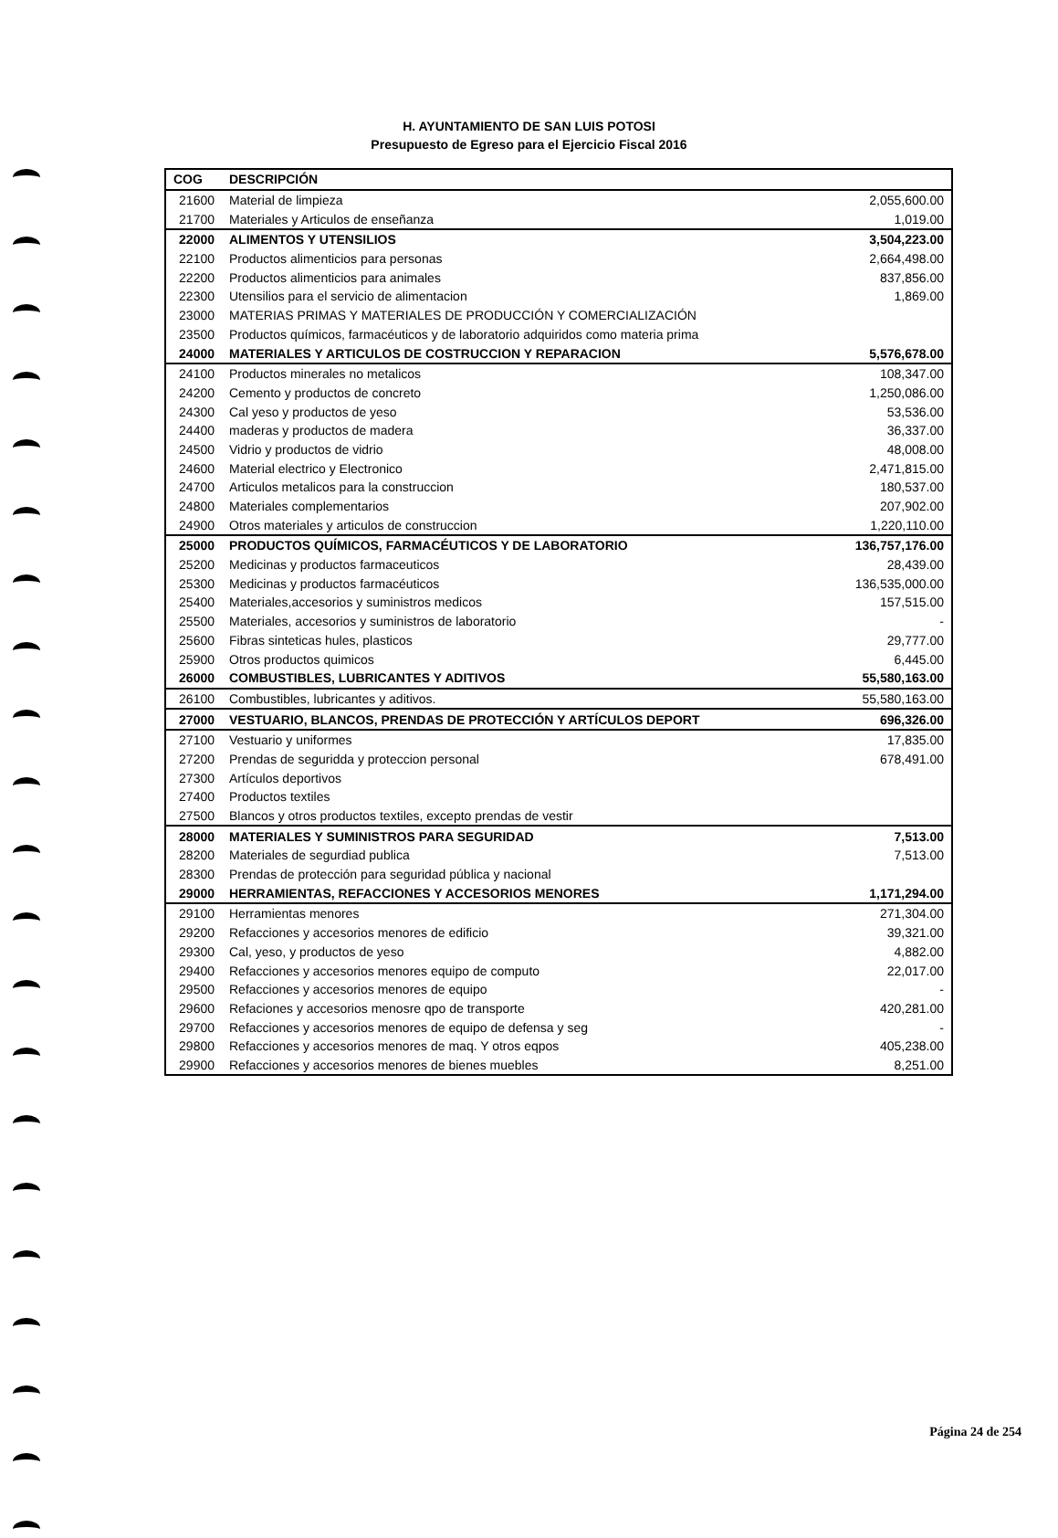H. AYUNTAMIENTO DE SAN LUIS POTOSI
Presupuesto de Egreso para el Ejercicio Fiscal 2016
| COG | DESCRIPCIÓN | |
| --- | --- | --- |
| 21600 | Material de limpieza | 2,055,600.00 |
| 21700 | Materiales y Articulos de enseñanza | 1,019.00 |
| 22000 | ALIMENTOS Y UTENSILIOS | 3,504,223.00 |
| 22100 | Productos alimenticios para personas | 2,664,498.00 |
| 22200 | Productos alimenticios para animales | 837,856.00 |
| 22300 | Utensilios para el servicio de alimentacion | 1,869.00 |
| 23000 | MATERIAS PRIMAS Y MATERIALES DE PRODUCCIÓN Y COMERCIALIZACIÓN | |
| 23500 | Productos químicos, farmacéuticos y de laboratorio adquiridos como materia prima | |
| 24000 | MATERIALES Y ARTICULOS DE COSTRUCCION Y REPARACION | 5,576,678.00 |
| 24100 | Productos minerales no metalicos | 108,347.00 |
| 24200 | Cemento y productos de concreto | 1,250,086.00 |
| 24300 | Cal yeso y productos de yeso | 53,536.00 |
| 24400 | maderas y productos de madera | 36,337.00 |
| 24500 | Vidrio y productos de vidrio | 48,008.00 |
| 24600 | Material electrico y Electronico | 2,471,815.00 |
| 24700 | Articulos metalicos para la construccion | 180,537.00 |
| 24800 | Materiales complementarios | 207,902.00 |
| 24900 | Otros materiales y articulos de construccion | 1,220,110.00 |
| 25000 | PRODUCTOS QUÍMICOS, FARMACÉUTICOS Y DE LABORATORIO | 136,757,176.00 |
| 25200 | Medicinas y productos farmaceuticos | 28,439.00 |
| 25300 | Medicinas y productos farmacéuticos | 136,535,000.00 |
| 25400 | Materiales,accesorios y suministros medicos | 157,515.00 |
| 25500 | Materiales, accesorios y suministros de laboratorio | - |
| 25600 | Fibras sinteticas hules, plasticos | 29,777.00 |
| 25900 | Otros productos quimicos | 6,445.00 |
| 26000 | COMBUSTIBLES, LUBRICANTES Y ADITIVOS | 55,580,163.00 |
| 26100 | Combustibles, lubricantes y aditivos. | 55,580,163.00 |
| 27000 | VESTUARIO, BLANCOS, PRENDAS DE PROTECCIÓN Y ARTÍCULOS DEPORT | 696,326.00 |
| 27100 | Vestuario y uniformes | 17,835.00 |
| 27200 | Prendas de seguridda y proteccion personal | 678,491.00 |
| 27300 | Artículos deportivos | |
| 27400 | Productos textiles | |
| 27500 | Blancos y otros productos textiles, excepto prendas de vestir | |
| 28000 | MATERIALES Y SUMINISTROS PARA SEGURIDAD | 7,513.00 |
| 28200 | Materiales de segurdiad publica | 7,513.00 |
| 28300 | Prendas de protección para seguridad pública y nacional | |
| 29000 | HERRAMIENTAS, REFACCIONES Y ACCESORIOS MENORES | 1,171,294.00 |
| 29100 | Herramientas menores | 271,304.00 |
| 29200 | Refacciones y accesorios menores de edificio | 39,321.00 |
| 29300 | Cal, yeso, y productos de yeso | 4,882.00 |
| 29400 | Refacciones y accesorios menores equipo de computo | 22,017.00 |
| 29500 | Refacciones y accesorios menores de equipo | - |
| 29600 | Refaciones y accesorios menosre qpo de transporte | 420,281.00 |
| 29700 | Refacciones y accesorios menores de equipo de defensa y seg | - |
| 29800 | Refacciones y accesorios menores de maq. Y otros eqpos | 405,238.00 |
| 29900 | Refacciones y accesorios menores de bienes muebles | 8,251.00 |
Página 24 de 254